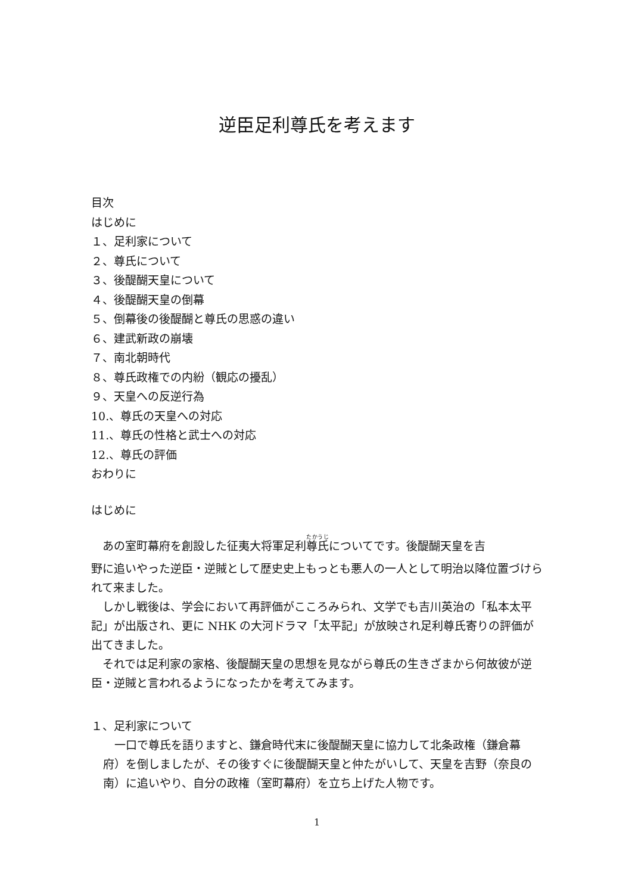逆臣足利尊氏を考えます
目次
はじめに
１、足利家について
２、尊氏について
３、後醍醐天皇について
４、後醍醐天皇の倒幕
５、倒幕後の後醍醐と尊氏の思惑の違い
６、建武新政の崩壊
７、南北朝時代
８、尊氏政権での内紛（観応の擾乱）
９、天皇への反逆行為
10.、尊氏の天皇への対応
11.、尊氏の性格と武士への対応
12.、尊氏の評価
おわりに
はじめに
あの室町幕府を創設した征夷大将軍足利尊氏についてです。後醍醐天皇を吉
野に追いやった逆臣・逆賊として歴史史上もっとも悪人の一人として明治以降位置づけられて来ました。
しかし戦後は、学会において再評価がこころみられ、文学でも吉川英治の「私本太平記」が出版され、更に NHK の大河ドラマ「太平記」が放映され足利尊氏寄りの評価が出てきました。
それでは足利家の家格、後醍醐天皇の思想を見ながら尊氏の生きざまから何故彼が逆臣・逆賊と言われるようになったかを考えてみます。
１、足利家について
一口で尊氏を語りますと、鎌倉時代末に後醍醐天皇に協力して北条政権（鎌倉幕府）を倒しましたが、その後すぐに後醍醐天皇と仲たがいして、天皇を吉野（奈良の南）に追いやり、自分の政権（室町幕府）を立ち上げた人物です。
1